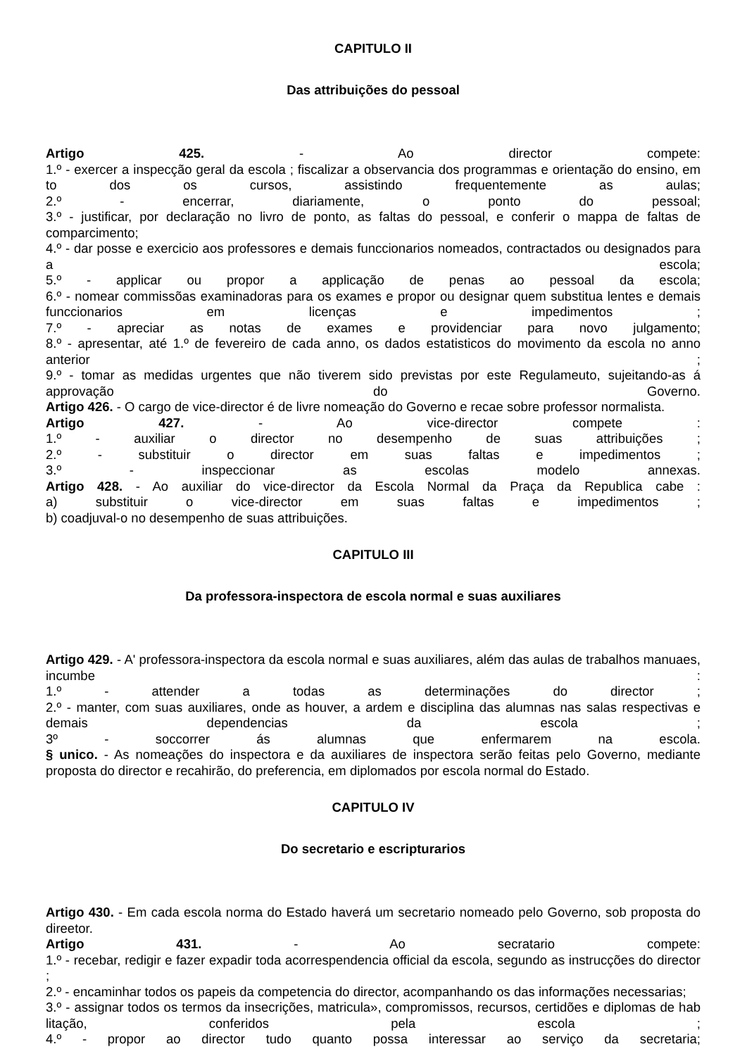CAPITULO II
Das attribuições do pessoal
Artigo 425. - Ao director compete:
1.º - exercer a inspecção geral da escola ; fiscalizar a observancia dos programmas e orientação do ensino, em to dos os cursos, assistindo frequentemente as aulas;
2.º - encerrar, diariamente, o ponto do pessoal;
3.º - justificar, por declaração no livro de ponto, as faltas do pessoal, e conferir o mappa de faltas de comparcimento;
4.º - dar posse e exercicio aos professores e demais funccionarios nomeados, contractados ou designados para a escola;
5.º - applicar ou propor a applicação de penas ao pessoal da escola;
6.º - nomear commissõas examinadoras para os exames e propor ou designar quem substitua lentes e demais funccionarios em licenças e impedimentos ;
7.º - apreciar as notas de exames e providenciar para novo julgamento;
8.º - apresentar, até 1.º de fevereiro de cada anno, os dados estatisticos do movimento da escola no anno anterior ;
9.º - tomar as medidas urgentes que não tiverem sido previstas por este Regulameuto, sujeitando-as á approvação do Governo.
Artigo 426. - O cargo de vice-director é de livre nomeação do Governo e recae sobre professor normalista.
Artigo 427. - Ao vice-director compete :
1.º - auxiliar o director no desempenho de suas attribuições ;
2.º - substituir o director em suas faltas e impedimentos ;
3.º - inspeccionar as escolas modelo annexas.
Artigo 428. - Ao auxiliar do vice-director da Escola Normal da Praça da Republica cabe :
a) substituir o vice-director em suas faltas e impedimentos ;
b) coadjuval-o no desempenho de suas attribuições.
CAPITULO III
Da professora-inspectora de escola normal e suas auxiliares
Artigo 429. - A' professora-inspectora da escola normal e suas auxiliares, além das aulas de trabalhos manuaes, incumbe :
1.º - attender a todas as determinações do director ;
2.º - manter, com suas auxiliares, onde as houver, a ardem e disciplina das alumnas nas salas respectivas e demais dependencias da escola ;
3º - soccorrer ás alumnas que enfermarem na escola.
§ unico. - As nomeações do inspectora e da auxiliares de inspectora serão feitas pelo Governo, mediante proposta do director e recahirão, do preferencia, em diplomados por escola normal do Estado.
CAPITULO IV
Do secretario e escripturarios
Artigo 430. - Em cada escola norma do Estado haverá um secretario nomeado pelo Governo, sob proposta do direetor.
Artigo 431. - Ao secratario compete:
1.º - recebar, redigir e fazer expadir toda acorrespendencia official da escola, segundo as instrucções do director ;
2.º - encaminhar todos os papeis da competencia do director, acompanhando os das informações necessarias;
3.º - assignar todos os termos da insecrições, matricula», compromissos, recursos, certidões e diplomas de hab litação, conferidos pela escola ;
4.º - propor ao director tudo quanto possa interessar ao serviço da secretaria;